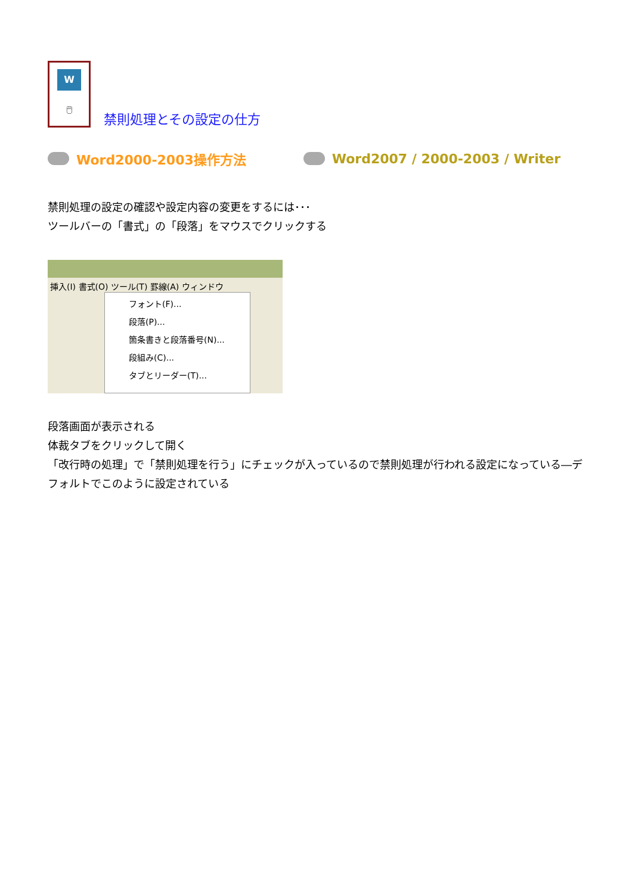W
🖱
禁則処理とその設定の仕方
Word2000-2003操作方法 Word2007 / 2000-2003 / Writer
禁則処理の設定の確認や設定内容の変更をするには･･･
ツールバーの「書式」の「段落」をマウスでクリックする
挿入(I) 書式(O) ツール(T) 罫線(A) ウィンドウ
フォント(F)...
段落(P)...
箇条書きと段落番号(N)...
段組み(C)...
タブとリーダー(T)...
段落画面が表示される
体裁タブをクリックして開く
「改行時の処理」で「禁則処理を行う」にチェックが入っているので禁則処理が行われる設定になっている―デフォルトでこのように設定されている